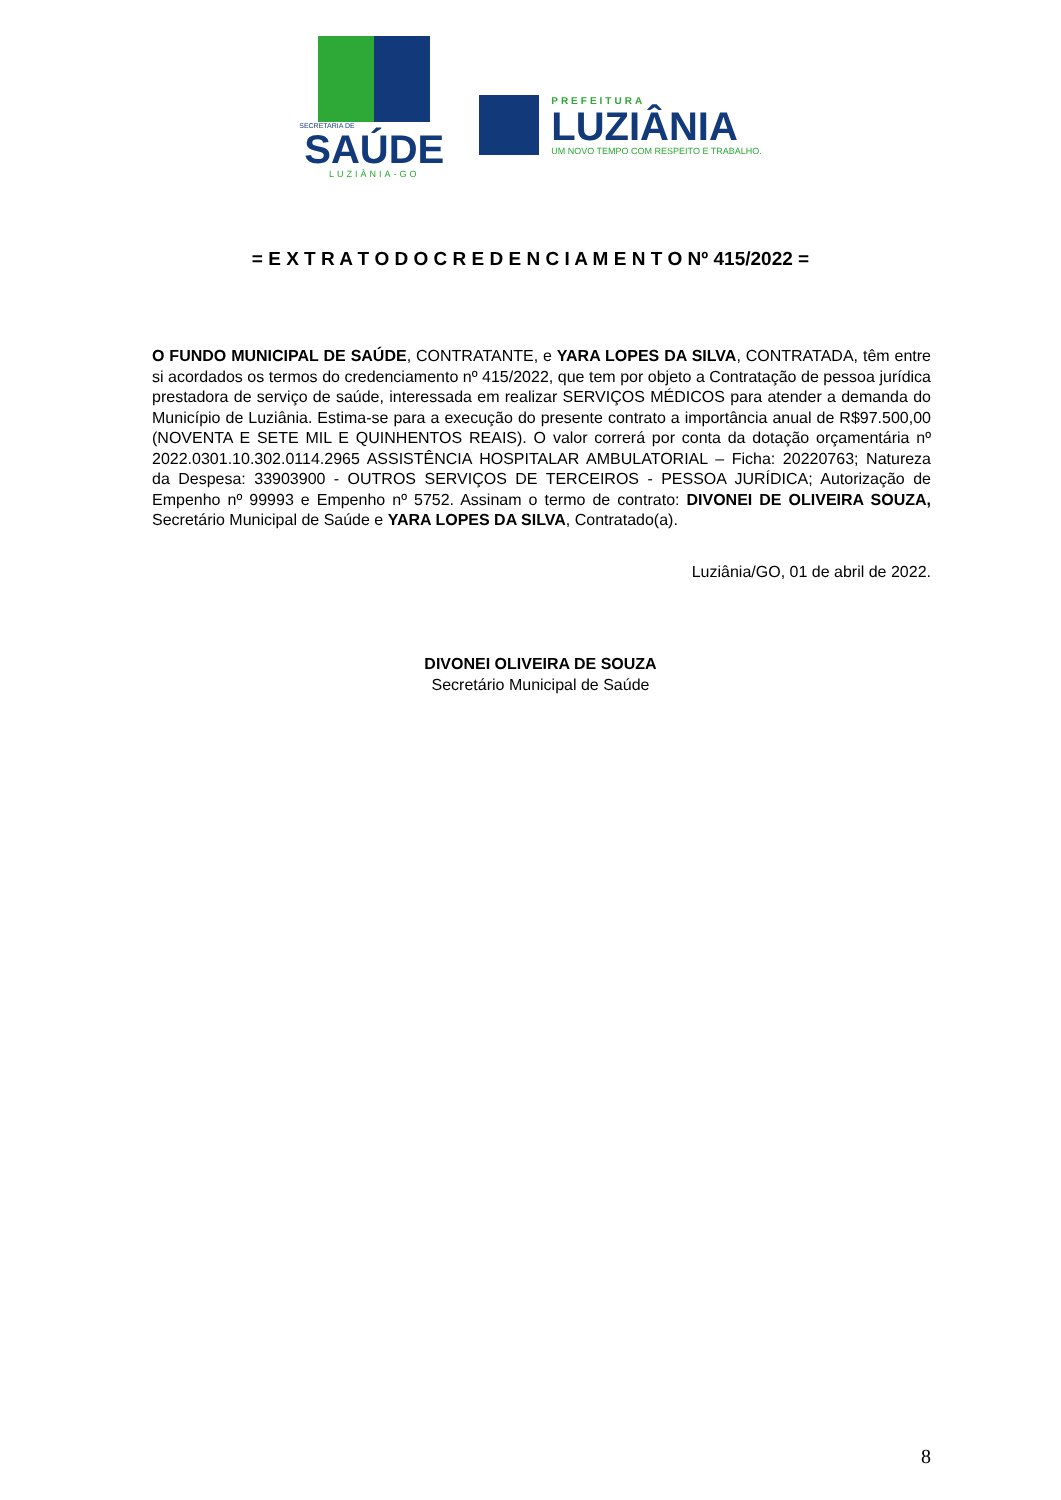SECRETARIA DE
SAÚDE
LUZIÂNIA-GO
PREFEITURA
LUZIÂNIA
UM NOVO TEMPO COM RESPEITO E TRABALHO.
= E X T R A T O D O C R E D E N C I A M E N T O Nº 415/2022 =
O FUNDO MUNICIPAL DE SAÚDE, CONTRATANTE, e YARA LOPES DA SILVA, CONTRATADA, têm entre si acordados os termos do credenciamento nº 415/2022, que tem por objeto a Contratação de pessoa jurídica prestadora de serviço de saúde, interessada em realizar SERVIÇOS MÉDICOS para atender a demanda do Município de Luziânia. Estima-se para a execução do presente contrato a importância anual de R$97.500,00 (NOVENTA E SETE MIL E QUINHENTOS REAIS). O valor correrá por conta da dotação orçamentária nº 2022.0301.10.302.0114.2965 ASSISTÊNCIA HOSPITALAR AMBULATORIAL – Ficha: 20220763; Natureza da Despesa: 33903900 - OUTROS SERVIÇOS DE TERCEIROS - PESSOA JURÍDICA; Autorização de Empenho nº 99993 e Empenho nº 5752. Assinam o termo de contrato: DIVONEI DE OLIVEIRA SOUZA, Secretário Municipal de Saúde e YARA LOPES DA SILVA, Contratado(a).
Luziânia/GO, 01 de abril de 2022.
DIVONEI OLIVEIRA DE SOUZA
Secretário Municipal de Saúde
8